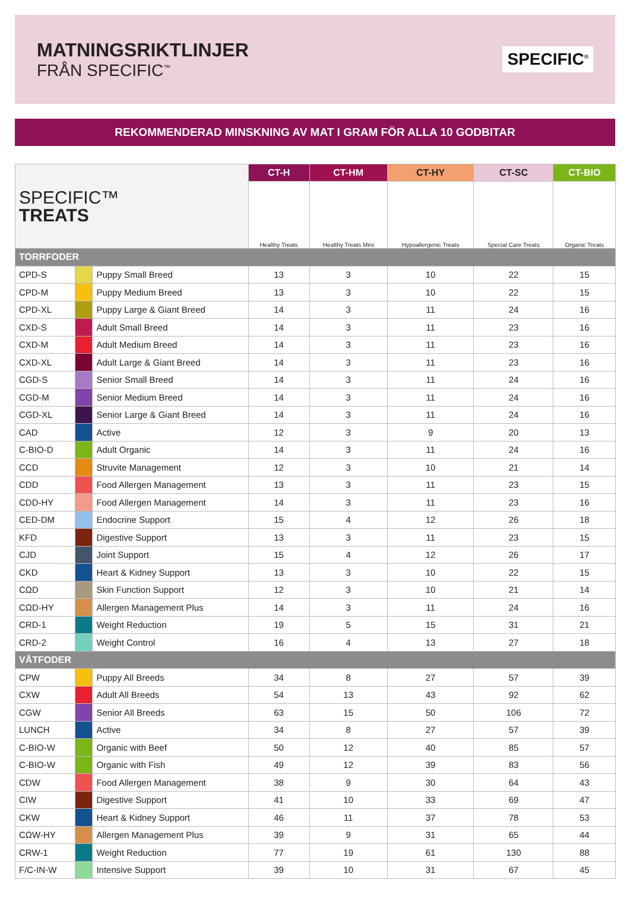MATNINGSRIKTLINJER
FRÅN SPECIFIC<sup>™</sup>
SPECIFIC<sup>®</sup>
REKOMMENDERAD MINSKNING AV MAT I GRAM FÖR ALLA 10 GODBITAR
| SPECIFIC™ TREATS | | | CT-H | CT-HM | CT-HY | CT-SC | CT-BIO |
| | | | Healthy Treats | Healthy Treats Mini | Hypoallergenic Treats | Special Care Treats | Organic Treats |
| TORRFODER | | | | | | | |
| CPD-S | | Puppy Small Breed | 13 | 3 | 10 | 22 | 15 |
| CPD-M | | Puppy Medium Breed | 13 | 3 | 10 | 22 | 15 |
| CPD-XL | | Puppy Large & Giant Breed | 14 | 3 | 11 | 24 | 16 |
| CXD-S | | Adult Small Breed | 14 | 3 | 11 | 23 | 16 |
| CXD-M | | Adult Medium Breed | 14 | 3 | 11 | 23 | 16 |
| CXD-XL | | Adult Large & Giant Breed | 14 | 3 | 11 | 23 | 16 |
| CGD-S | | Senior Small Breed | 14 | 3 | 11 | 24 | 16 |
| CGD-M | | Senior Medium Breed | 14 | 3 | 11 | 24 | 16 |
| CGD-XL | | Senior Large & Giant Breed | 14 | 3 | 11 | 24 | 16 |
| CAD | | Active | 12 | 3 | 9 | 20 | 13 |
| C-BIO-D | | Adult Organic | 14 | 3 | 11 | 24 | 16 |
| CCD | | Struvite Management | 12 | 3 | 10 | 21 | 14 |
| CDD | | Food Allergen Management | 13 | 3 | 11 | 23 | 15 |
| CDD-HY | | Food Allergen Management | 14 | 3 | 11 | 23 | 16 |
| CED-DM | | Endocrine Support | 15 | 4 | 12 | 26 | 18 |
| KFD | | Digestive Support | 13 | 3 | 11 | 23 | 15 |
| CJD | | Joint Support | 15 | 4 | 12 | 26 | 17 |
| CKD | | Heart & Kidney Support | 13 | 3 | 10 | 22 | 15 |
| CΩD | | Skin Function Support | 12 | 3 | 10 | 21 | 14 |
| CΩD-HY | | Allergen Management Plus | 14 | 3 | 11 | 24 | 16 |
| CRD-1 | | Weight Reduction | 19 | 5 | 15 | 31 | 21 |
| CRD-2 | | Weight Control | 16 | 4 | 13 | 27 | 18 |
| VÅTFODER | | | | | | | |
| CPW | | Puppy All Breeds | 34 | 8 | 27 | 57 | 39 |
| CXW | | Adult All Breeds | 54 | 13 | 43 | 92 | 62 |
| CGW | | Senior All Breeds | 63 | 15 | 50 | 106 | 72 |
| LUNCH | | Active | 34 | 8 | 27 | 57 | 39 |
| C-BIO-W | | Organic with Beef | 50 | 12 | 40 | 85 | 57 |
| C-BIO-W | | Organic with Fish | 49 | 12 | 39 | 83 | 56 |
| CDW | | Food Allergen Management | 38 | 9 | 30 | 64 | 43 |
| CIW | | Digestive Support | 41 | 10 | 33 | 69 | 47 |
| CKW | | Heart & Kidney Support | 46 | 11 | 37 | 78 | 53 |
| CΩW-HY | | Allergen Management Plus | 39 | 9 | 31 | 65 | 44 |
| CRW-1 | | Weight Reduction | 77 | 19 | 61 | 130 | 88 |
| F/C-IN-W | | Intensive Support | 39 | 10 | 31 | 67 | 45 |